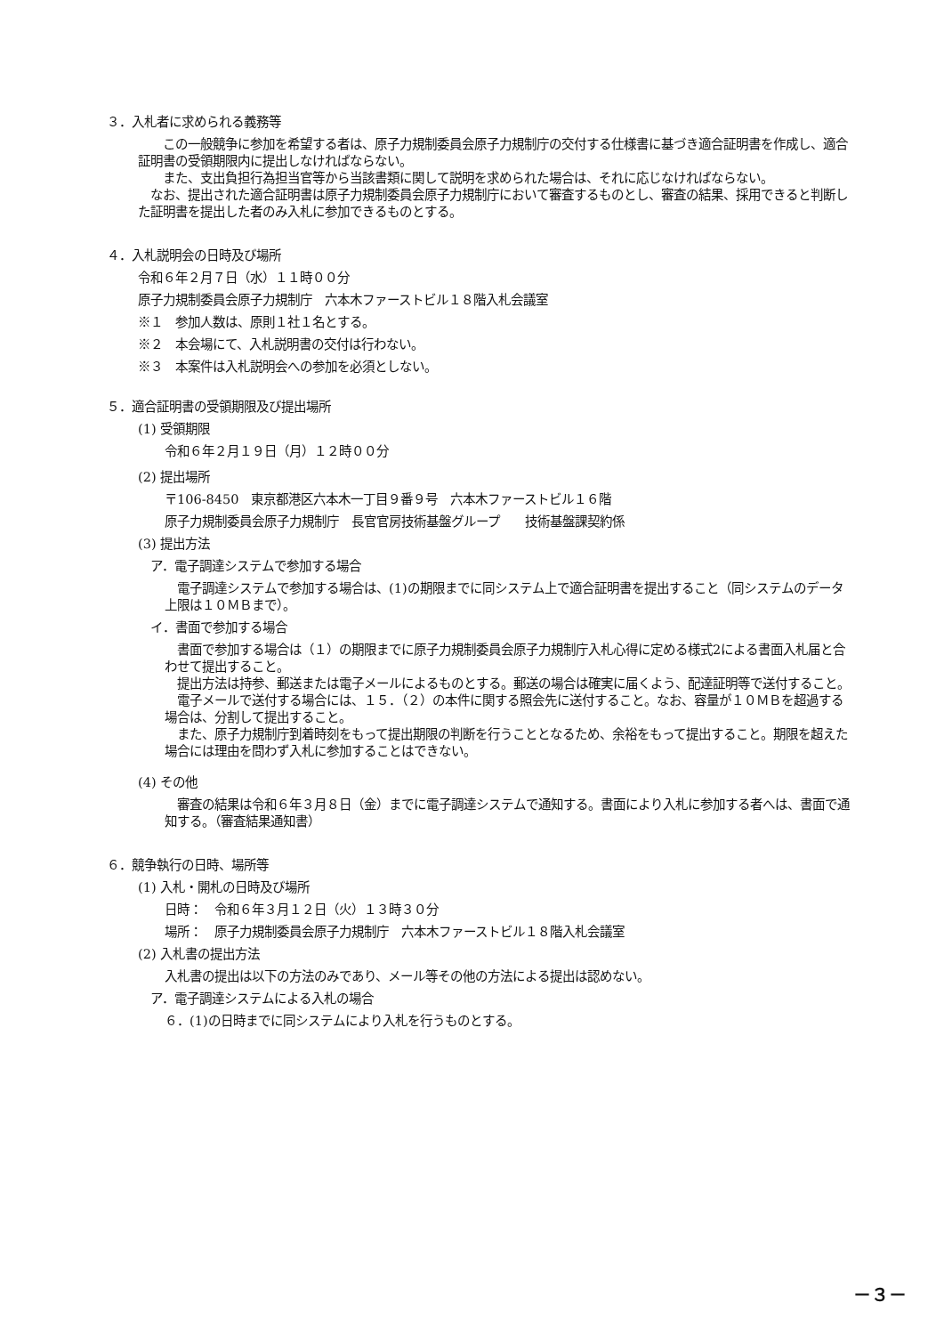３．入札者に求められる義務等
　　この一般競争に参加を希望する者は、原子力規制委員会原子力規制庁の交付する仕様書に基づき適合証明書を作成し、適合証明書の受領期限内に提出しなければならない。
　　また、支出負担行為担当官等から当該書類に関して説明を求められた場合は、それに応じなければならない。
　なお、提出された適合証明書は原子力規制委員会原子力規制庁において審査するものとし、審査の結果、採用できると判断した証明書を提出した者のみ入札に参加できるものとする。
４．入札説明会の日時及び場所
令和６年２月７日（水）１１時００分
原子力規制委員会原子力規制庁　六本木ファーストビル１８階入札会議室
※１　参加人数は、原則１社１名とする。
※２　本会場にて、入札説明書の交付は行わない。
※３　本案件は入札説明会への参加を必須としない。
５．適合証明書の受領期限及び提出場所
(1) 受領期限
令和６年２月１９日（月）１２時００分
(2) 提出場所
〒106-8450　東京都港区六本木一丁目９番９号　六本木ファーストビル１６階
原子力規制委員会原子力規制庁　長官官房技術基盤グループ　　技術基盤課契約係
(3) 提出方法
　ア．電子調達システムで参加する場合
　電子調達システムで参加する場合は、(1)の期限までに同システム上で適合証明書を提出すること（同システムのデータ上限は１０ＭＢまで）。
　イ．書面で参加する場合
　書面で参加する場合は（１）の期限までに原子力規制委員会原子力規制庁入札心得に定める様式2による書面入札届と合わせて提出すること。
　提出方法は持参、郵送または電子メールによるものとする。郵送の場合は確実に届くよう、配達証明等で送付すること。
　電子メールで送付する場合には、１５．（２）の本件に関する照会先に送付すること。なお、容量が１０ＭＢを超過する場合は、分割して提出すること。
　また、原子力規制庁到着時刻をもって提出期限の判断を行うこととなるため、余裕をもって提出すること。期限を超えた場合には理由を問わず入札に参加することはできない。
(4) その他
　審査の結果は令和６年３月８日（金）までに電子調達システムで通知する。書面により入札に参加する者へは、書面で通知する。（審査結果通知書）
６．競争執行の日時、場所等
(1) 入札・開札の日時及び場所
日時：　令和６年３月１２日（火）１３時３０分
場所：　原子力規制委員会原子力規制庁　六本木ファーストビル１８階入札会議室
(2) 入札書の提出方法
入札書の提出は以下の方法のみであり、メール等その他の方法による提出は認めない。
　ア．電子調達システムによる入札の場合
６．(1)の日時までに同システムにより入札を行うものとする。
－３－